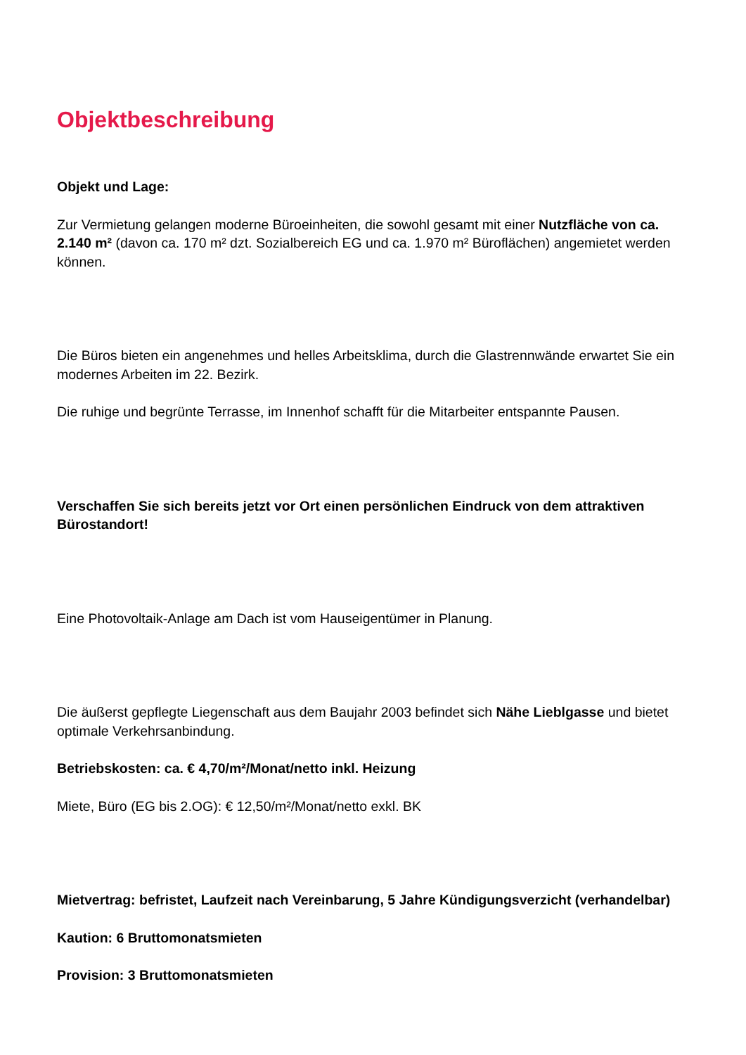Objektbeschreibung
Objekt und Lage:
Zur Vermietung gelangen moderne Büroeinheiten, die sowohl gesamt mit einer Nutzfläche von ca. 2.140 m² (davon ca. 170 m² dzt. Sozialbereich EG und ca. 1.970 m² Büroflächen) angemietet werden können.
Die Büros bieten ein angenehmes und helles Arbeitsklima, durch die Glastrennwände erwartet Sie ein modernes Arbeiten im 22. Bezirk.
Die ruhige und begrünte Terrasse, im Innenhof schafft für die Mitarbeiter entspannte Pausen.
Verschaffen Sie sich bereits jetzt vor Ort einen persönlichen Eindruck von dem attraktiven Bürostandort!
Eine Photovoltaik-Anlage am Dach ist vom Hauseigentümer in Planung.
Die äußerst gepflegte Liegenschaft aus dem Baujahr 2003 befindet sich Nähe Lieblgasse und bietet optimale Verkehrsanbindung.
Betriebskosten: ca. € 4,70/m²/Monat/netto inkl. Heizung
Miete, Büro (EG bis 2.OG): € 12,50/m²/Monat/netto exkl. BK
Mietvertrag: befristet, Laufzeit nach Vereinbarung, 5 Jahre Kündigungsverzicht (verhandelbar)
Kaution: 6 Bruttomonatsmieten
Provision: 3 Bruttomonatsmieten